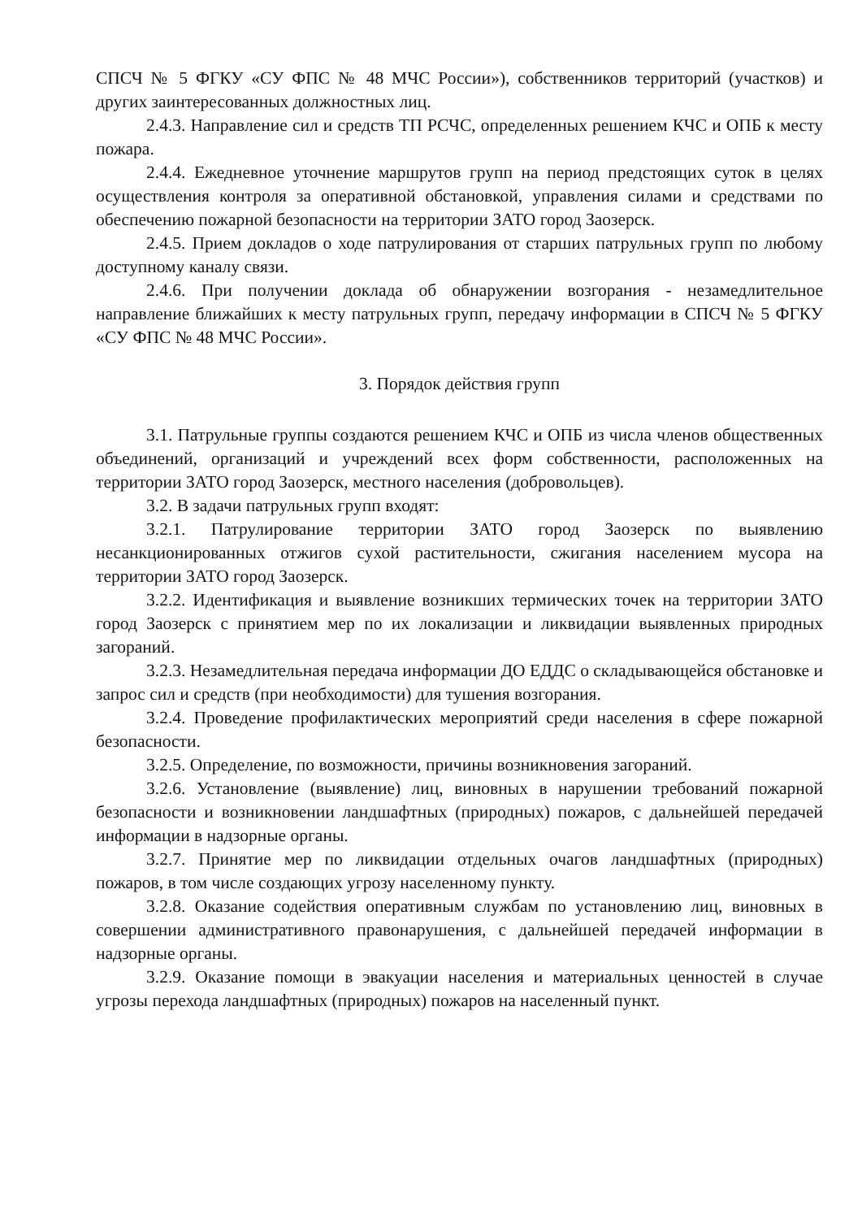СПСЧ № 5 ФГКУ «СУ ФПС № 48 МЧС России»), собственников территорий (участков) и других заинтересованных должностных лиц.
2.4.3. Направление сил и средств ТП РСЧС, определенных решением КЧС и ОПБ к месту пожара.
2.4.4. Ежедневное уточнение маршрутов групп на период предстоящих суток в целях осуществления контроля за оперативной обстановкой, управления силами и средствами по обеспечению пожарной безопасности на территории ЗАТО город Заозерск.
2.4.5. Прием докладов о ходе патрулирования от старших патрульных групп по любому доступному каналу связи.
2.4.6. При получении доклада об обнаружении возгорания - незамедлительное направление ближайших к месту патрульных групп, передачу информации в СПСЧ № 5 ФГКУ «СУ ФПС № 48 МЧС России».
3. Порядок действия групп
3.1. Патрульные группы создаются решением КЧС и ОПБ из числа членов общественных объединений, организаций и учреждений всех форм собственности, расположенных на территории ЗАТО город Заозерск, местного населения (добровольцев).
3.2. В задачи патрульных групп входят:
3.2.1. Патрулирование территории ЗАТО город Заозерск по выявлению несанкционированных отжигов сухой растительности, сжигания населением мусора на территории ЗАТО город Заозерск.
3.2.2. Идентификация и выявление возникших термических точек на территории ЗАТО город Заозерск с принятием мер по их локализации и ликвидации выявленных природных загораний.
3.2.3. Незамедлительная передача информации ДО ЕДДС о складывающейся обстановке и запрос сил и средств (при необходимости) для тушения возгорания.
3.2.4. Проведение профилактических мероприятий среди населения в сфере пожарной безопасности.
3.2.5. Определение, по возможности, причины возникновения загораний.
3.2.6. Установление (выявление) лиц, виновных в нарушении требований пожарной безопасности и возникновении ландшафтных (природных) пожаров, с дальнейшей передачей информации в надзорные органы.
3.2.7. Принятие мер по ликвидации отдельных очагов ландшафтных (природных) пожаров, в том числе создающих угрозу населенному пункту.
3.2.8. Оказание содействия оперативным службам по установлению лиц, виновных в совершении административного правонарушения, с дальнейшей передачей информации в надзорные органы.
3.2.9. Оказание помощи в эвакуации населения и материальных ценностей в случае угрозы перехода ландшафтных (природных) пожаров на населенный пункт.